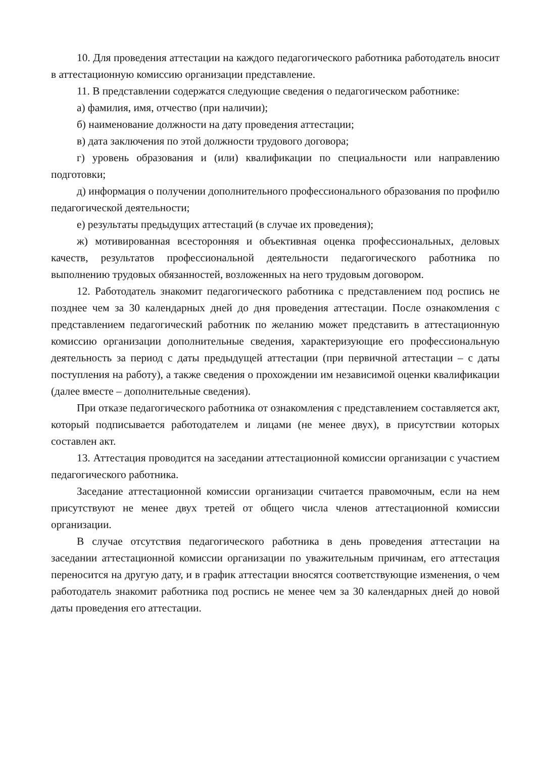10. Для проведения аттестации на каждого педагогического работника работодатель вносит в аттестационную комиссию организации представление.
11. В представлении содержатся следующие сведения о педагогическом работнике:
а) фамилия, имя, отчество (при наличии);
б) наименование должности на дату проведения аттестации;
в) дата заключения по этой должности трудового договора;
г) уровень образования и (или) квалификации по специальности или направлению подготовки;
д) информация о получении дополнительного профессионального образования по профилю педагогической деятельности;
е) результаты предыдущих аттестаций (в случае их проведения);
ж) мотивированная всесторонняя и объективная оценка профессиональных, деловых качеств, результатов профессиональной деятельности педагогического работника по выполнению трудовых обязанностей, возложенных на него трудовым договором.
12. Работодатель знакомит педагогического работника с представлением под роспись не позднее чем за 30 календарных дней до дня проведения аттестации. После ознакомления с представлением педагогический работник по желанию может представить в аттестационную комиссию организации дополнительные сведения, характеризующие его профессиональную деятельность за период с даты предыдущей аттестации (при первичной аттестации – с даты поступления на работу), а также сведения о прохождении им независимой оценки квалификации (далее вместе – дополнительные сведения).
При отказе педагогического работника от ознакомления с представлением составляется акт, который подписывается работодателем и лицами (не менее двух), в присутствии которых составлен акт.
13. Аттестация проводится на заседании аттестационной комиссии организации с участием педагогического работника.
Заседание аттестационной комиссии организации считается правомочным, если на нем присутствуют не менее двух третей от общего числа членов аттестационной комиссии организации.
В случае отсутствия педагогического работника в день проведения аттестации на заседании аттестационной комиссии организации по уважительным причинам, его аттестация переносится на другую дату, и в график аттестации вносятся соответствующие изменения, о чем работодатель знакомит работника под роспись не менее чем за 30 календарных дней до новой даты проведения его аттестации.